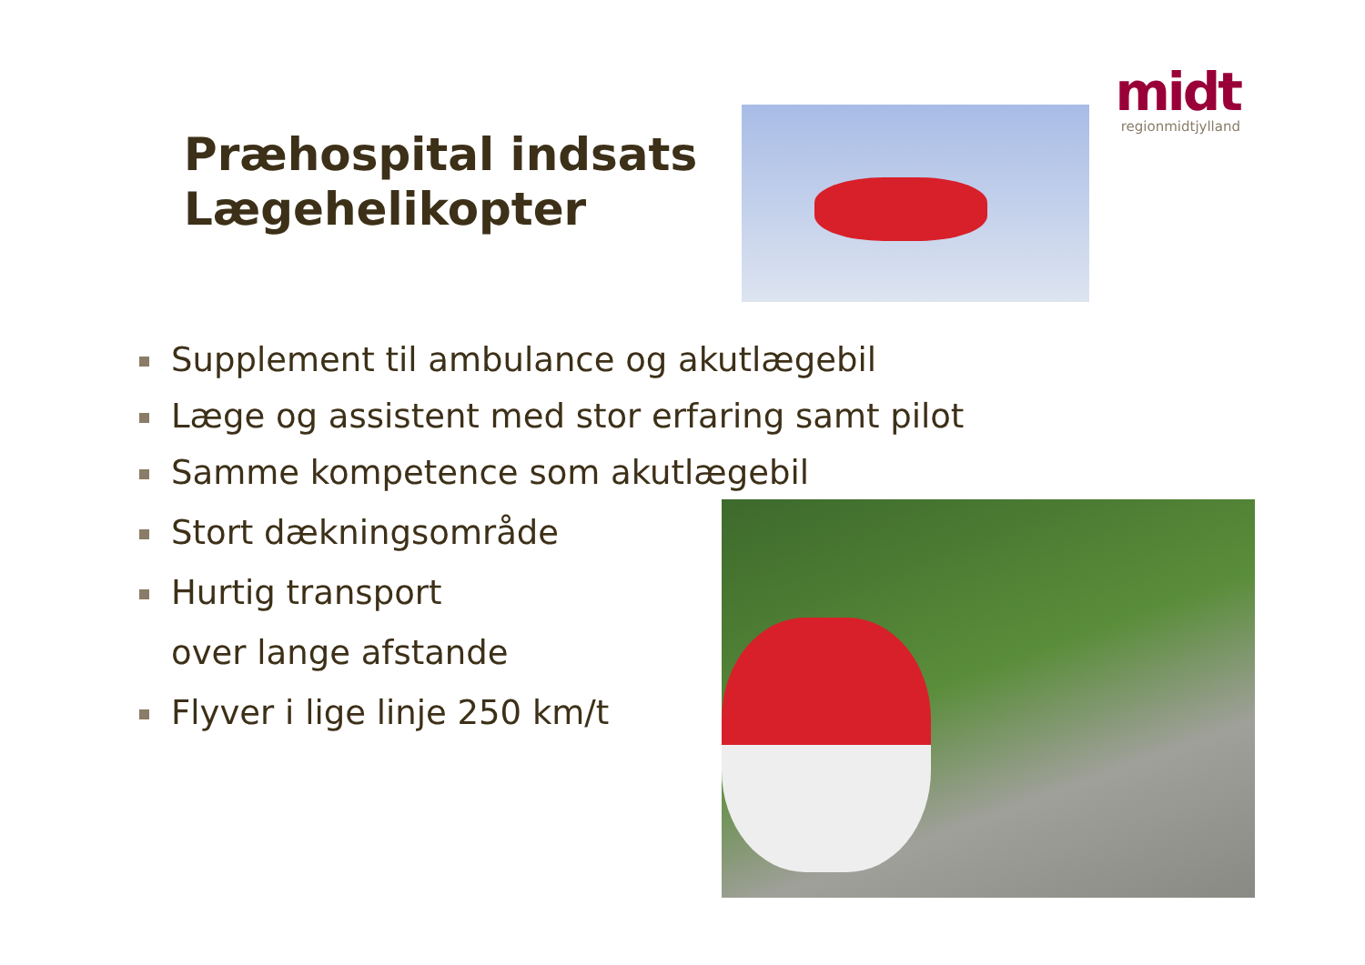midt
regionmidtjylland
Præhospital indsats
Lægehelikopter
Supplement til ambulance og akutlægebil
Læge og assistent med stor erfaring samt pilot
Samme kompetence som akutlægebil
Stort dækningsområde
Hurtig transport
over lange afstande
Flyver i lige linje 250 km/t